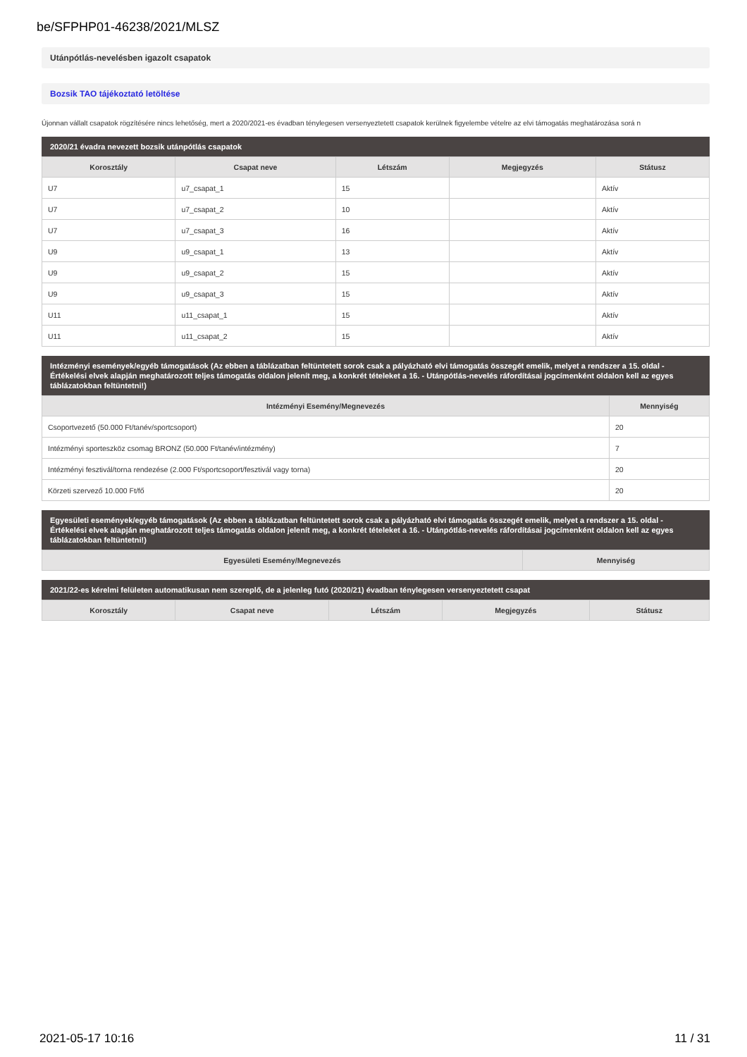be/SFPHP01-46238/2021/MLSZ
Utánpótlás-nevelésben igazolt csapatok
Bozsik TAO tájékoztató letöltése
Újonnan vállalt csapatok rögzítésére nincs lehetőség, mert a 2020/2021-es évadban ténylegesen versenyeztetett csapatok kerülnek figyelembe vételre az elvi támogatás meghatározása sorá n
2020/21 évadra nevezett bozsik utánpótlás csapatok
| Korosztály | Csapat neve | Létszám | Megjegyzés | Státusz |
| --- | --- | --- | --- | --- |
| U7 | u7_csapat_1 | 15 | | Aktív |
| U7 | u7_csapat_2 | 10 | | Aktív |
| U7 | u7_csapat_3 | 16 | | Aktív |
| U9 | u9_csapat_1 | 13 | | Aktív |
| U9 | u9_csapat_2 | 15 | | Aktív |
| U9 | u9_csapat_3 | 15 | | Aktív |
| U11 | u11_csapat_1 | 15 | | Aktív |
| U11 | u11_csapat_2 | 15 | | Aktív |
Intézményi események/egyéb támogatások (Az ebben a táblázatban feltüntetett sorok csak a pályázható elvi támogatás összegét emelik, melyet a rendszer a 15. oldal - Értékelési elvek alapján meghatározott teljes támogatás oldalon jelenít meg, a konkrét tételeket a 16. - Utánpótlás-nevelés ráfordításai jogcímenként oldalon kell az egyes táblázatokban feltüntetni!)
| Intézményi Esemény/Megnevezés | Mennyiség |
| --- | --- |
| Csoportvezető (50.000 Ft/tanév/sportcsoport) | 20 |
| Intézményi sporteszköz csomag BRONZ (50.000 Ft/tanév/intézmény) | 7 |
| Intézményi fesztivál/torna rendezése (2.000 Ft/sportcsoport/fesztivál vagy torna) | 20 |
| Körzeti szervező 10.000 Ft/fő | 20 |
Egyesületi események/egyéb támogatások (Az ebben a táblázatban feltüntetett sorok csak a pályázható elvi támogatás összegét emelik, melyet a rendszer a 15. oldal - Értékelési elvek alapján meghatározott teljes támogatás oldalon jelenít meg, a konkrét tételeket a 16. - Utánpótlás-nevelés ráfordításai jogcímenként oldalon kell az egyes táblázatokban feltüntetni!)
| Egyesületi Esemény/Megnevezés | Mennyiség |
| --- | --- |
2021/22-es kérelmi felületen automatikusan nem szereplő, de a jelenleg futó (2020/21) évadban ténylegesen versenyeztetett csapat
| Korosztály | Csapat neve | Létszám | Megjegyzés | Státusz |
| --- | --- | --- | --- | --- |
2021-05-17 10:16 11 / 31